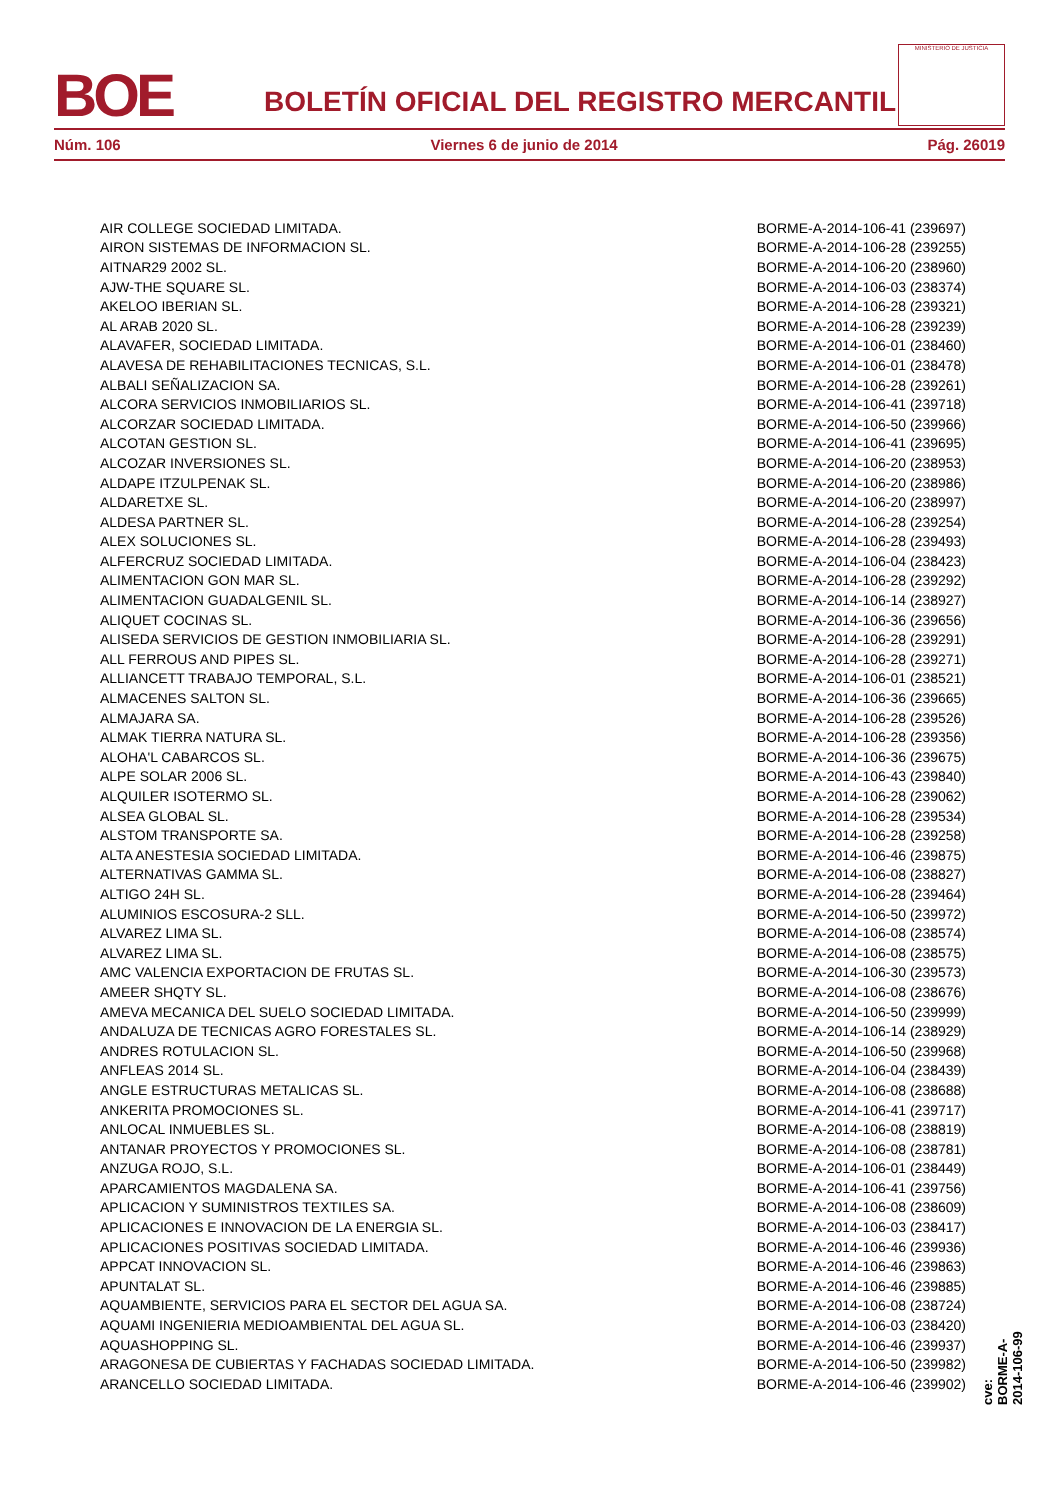BOE
BOLETÍN OFICIAL DEL REGISTRO MERCANTIL
MINISTERIO DE JUSTICIA
Núm. 106 Viernes 6 de junio de 2014 Pág. 26019
| AIR COLLEGE SOCIEDAD LIMITADA. | BORME-A-2014-106-41 (239697) |
| AIRON SISTEMAS DE INFORMACION SL. | BORME-A-2014-106-28 (239255) |
| AITNAR29 2002 SL. | BORME-A-2014-106-20 (238960) |
| AJW-THE SQUARE SL. | BORME-A-2014-106-03 (238374) |
| AKELOO IBERIAN SL. | BORME-A-2014-106-28 (239321) |
| AL ARAB 2020 SL. | BORME-A-2014-106-28 (239239) |
| ALAVAFER, SOCIEDAD LIMITADA. | BORME-A-2014-106-01 (238460) |
| ALAVESA DE REHABILITACIONES TECNICAS, S.L. | BORME-A-2014-106-01 (238478) |
| ALBALI SEÑALIZACION SA. | BORME-A-2014-106-28 (239261) |
| ALCORA SERVICIOS INMOBILIARIOS SL. | BORME-A-2014-106-41 (239718) |
| ALCORZAR SOCIEDAD LIMITADA. | BORME-A-2014-106-50 (239966) |
| ALCOTAN GESTION SL. | BORME-A-2014-106-41 (239695) |
| ALCOZAR INVERSIONES SL. | BORME-A-2014-106-20 (238953) |
| ALDAPE ITZULPENAK SL. | BORME-A-2014-106-20 (238986) |
| ALDARETXE SL. | BORME-A-2014-106-20 (238997) |
| ALDESA PARTNER SL. | BORME-A-2014-106-28 (239254) |
| ALEX SOLUCIONES SL. | BORME-A-2014-106-28 (239493) |
| ALFERCRUZ SOCIEDAD LIMITADA. | BORME-A-2014-106-04 (238423) |
| ALIMENTACION GON MAR SL. | BORME-A-2014-106-28 (239292) |
| ALIMENTACION GUADALGENIL SL. | BORME-A-2014-106-14 (238927) |
| ALIQUET COCINAS SL. | BORME-A-2014-106-36 (239656) |
| ALISEDA SERVICIOS DE GESTION INMOBILIARIA SL. | BORME-A-2014-106-28 (239291) |
| ALL FERROUS AND PIPES SL. | BORME-A-2014-106-28 (239271) |
| ALLIANCETT TRABAJO TEMPORAL, S.L. | BORME-A-2014-106-01 (238521) |
| ALMACENES SALTON SL. | BORME-A-2014-106-36 (239665) |
| ALMAJARA SA. | BORME-A-2014-106-28 (239526) |
| ALMAK TIERRA NATURA SL. | BORME-A-2014-106-28 (239356) |
| ALOHA'L CABARCOS SL. | BORME-A-2014-106-36 (239675) |
| ALPE SOLAR 2006 SL. | BORME-A-2014-106-43 (239840) |
| ALQUILER ISOTERMO SL. | BORME-A-2014-106-28 (239062) |
| ALSEA GLOBAL SL. | BORME-A-2014-106-28 (239534) |
| ALSTOM TRANSPORTE SA. | BORME-A-2014-106-28 (239258) |
| ALTA ANESTESIA SOCIEDAD LIMITADA. | BORME-A-2014-106-46 (239875) |
| ALTERNATIVAS GAMMA SL. | BORME-A-2014-106-08 (238827) |
| ALTIGO 24H SL. | BORME-A-2014-106-28 (239464) |
| ALUMINIOS ESCOSURA-2 SLL. | BORME-A-2014-106-50 (239972) |
| ALVAREZ LIMA SL. | BORME-A-2014-106-08 (238574) |
| ALVAREZ LIMA SL. | BORME-A-2014-106-08 (238575) |
| AMC VALENCIA EXPORTACION DE FRUTAS SL. | BORME-A-2014-106-30 (239573) |
| AMEER SHQTY SL. | BORME-A-2014-106-08 (238676) |
| AMEVA MECANICA DEL SUELO SOCIEDAD LIMITADA. | BORME-A-2014-106-50 (239999) |
| ANDALUZA DE TECNICAS AGRO FORESTALES SL. | BORME-A-2014-106-14 (238929) |
| ANDRES ROTULACION SL. | BORME-A-2014-106-50 (239968) |
| ANFLEAS 2014 SL. | BORME-A-2014-106-04 (238439) |
| ANGLE ESTRUCTURAS METALICAS SL. | BORME-A-2014-106-08 (238688) |
| ANKERITA PROMOCIONES SL. | BORME-A-2014-106-41 (239717) |
| ANLOCAL INMUEBLES SL. | BORME-A-2014-106-08 (238819) |
| ANTANAR PROYECTOS Y PROMOCIONES SL. | BORME-A-2014-106-08 (238781) |
| ANZUGA ROJO, S.L. | BORME-A-2014-106-01 (238449) |
| APARCAMIENTOS MAGDALENA SA. | BORME-A-2014-106-41 (239756) |
| APLICACION Y SUMINISTROS TEXTILES SA. | BORME-A-2014-106-08 (238609) |
| APLICACIONES E INNOVACION DE LA ENERGIA SL. | BORME-A-2014-106-03 (238417) |
| APLICACIONES POSITIVAS SOCIEDAD LIMITADA. | BORME-A-2014-106-46 (239936) |
| APPCAT INNOVACION SL. | BORME-A-2014-106-46 (239863) |
| APUNTALAT SL. | BORME-A-2014-106-46 (239885) |
| AQUAMBIENTE, SERVICIOS PARA EL SECTOR DEL AGUA SA. | BORME-A-2014-106-08 (238724) |
| AQUAMI INGENIERIA MEDIOAMBIENTAL DEL AGUA SL. | BORME-A-2014-106-03 (238420) |
| AQUASHOPPING SL. | BORME-A-2014-106-46 (239937) |
| ARAGONESA DE CUBIERTAS Y FACHADAS SOCIEDAD LIMITADA. | BORME-A-2014-106-50 (239982) |
| ARANCELLO SOCIEDAD LIMITADA. | BORME-A-2014-106-46 (239902) |
cve: BORME-A-2014-106-99